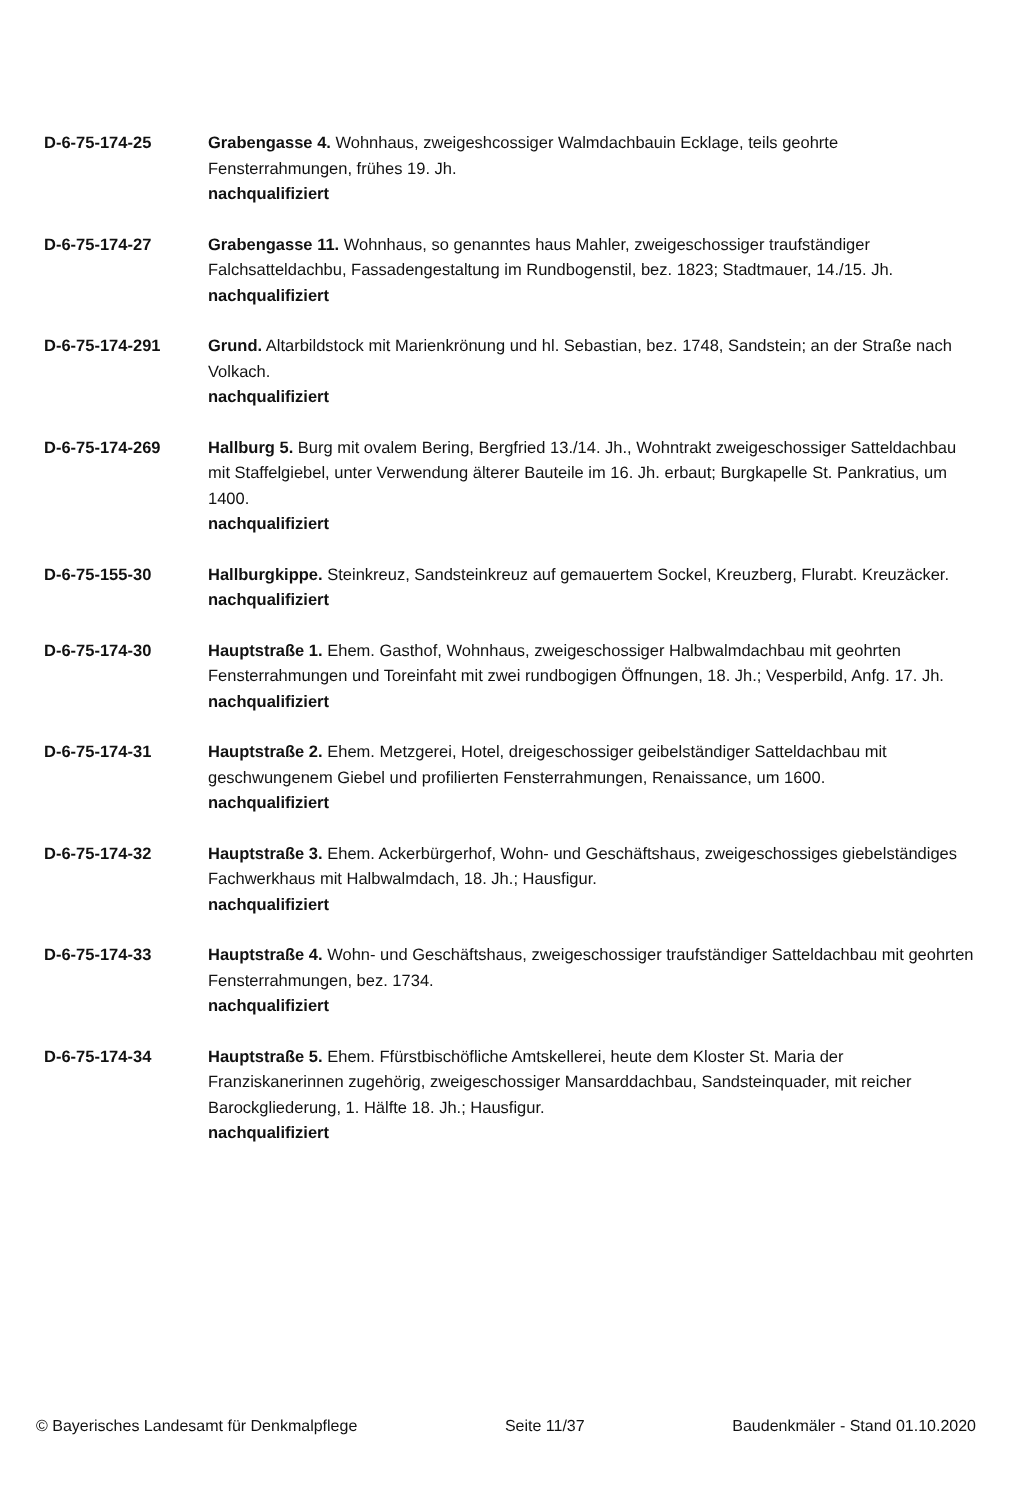D-6-75-174-25 Grabengasse 4. Wohnhaus, zweigeshcossiger Walmdachbauin Ecklage, teils geohrte Fensterrahmungen, frühes 19. Jh.
nachqualifiziert
D-6-75-174-27 Grabengasse 11. Wohnhaus, so genanntes haus Mahler, zweigeschossiger traufständiger Falchsatteldachbu, Fassadengestaltung im Rundbogenstil, bez. 1823; Stadtmauer, 14./15. Jh.
nachqualifiziert
D-6-75-174-291 Grund. Altarbildstock mit Marienkrönung und hl. Sebastian, bez. 1748, Sandstein; an der Straße nach Volkach.
nachqualifiziert
D-6-75-174-269 Hallburg 5. Burg mit ovalem Bering, Bergfried 13./14. Jh., Wohntrakt zweigeschossiger Satteldachbau mit Staffelgiebel, unter Verwendung älterer Bauteile im 16. Jh. erbaut; Burgkapelle St. Pankratius, um 1400.
nachqualifiziert
D-6-75-155-30 Hallburgkippe. Steinkreuz, Sandsteinkreuz auf gemauertem Sockel, Kreuzberg, Flurabt. Kreuzäcker.
nachqualifiziert
D-6-75-174-30 Hauptstraße 1. Ehem. Gasthof, Wohnhaus, zweigeschossiger Halbwalmdachbau mit geohrten Fensterrahmungen und Toreinfaht mit zwei rundbogigen Öffnungen, 18. Jh.; Vesperbild, Anfg. 17. Jh.
nachqualifiziert
D-6-75-174-31 Hauptstraße 2. Ehem. Metzgerei, Hotel, dreigeschossiger geibelständiger Satteldachbau mit geschwungenem Giebel und profilierten Fensterrahmungen, Renaissance, um 1600.
nachqualifiziert
D-6-75-174-32 Hauptstraße 3. Ehem. Ackerbürgerhof, Wohn- und Geschäftshaus, zweigeschossiges giebelständiges Fachwerkhaus mit Halbwalmdach, 18. Jh.; Hausfigur.
nachqualifiziert
D-6-75-174-33 Hauptstraße 4. Wohn- und Geschäftshaus, zweigeschossiger traufständiger Satteldachbau mit geohrten Fensterrahmungen, bez. 1734.
nachqualifiziert
D-6-75-174-34 Hauptstraße 5. Ehem. Ffürstbischöfliche Amtskellerei, heute dem Kloster St. Maria der Franziskanerinnen zugehörig, zweigeschossiger Mansarddachbau, Sandsteinquader, mit reicher Barockgliederung, 1. Hälfte 18. Jh.; Hausfigur.
nachqualifiziert
© Bayerisches Landesamt für Denkmalpflege Seite 11/37 Baudenkmäler - Stand 01.10.2020